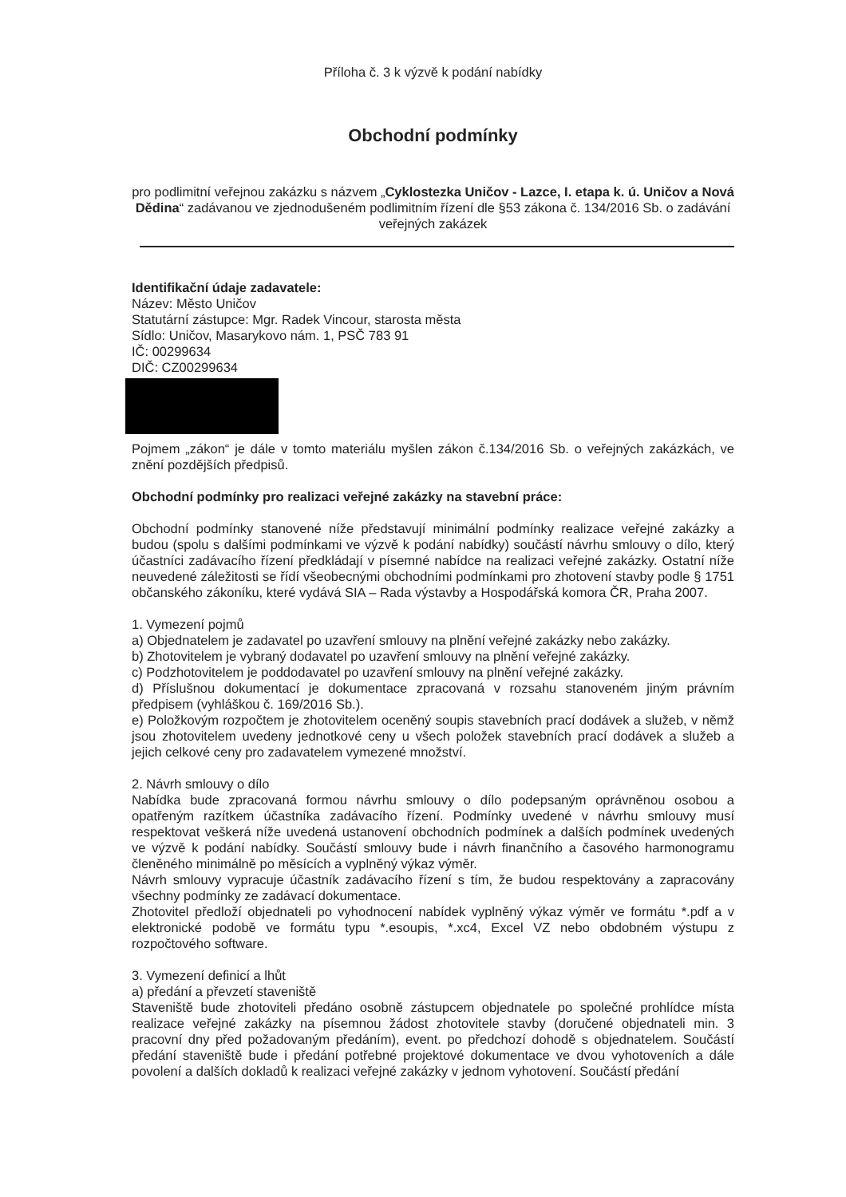Příloha č. 3 k výzvě k podání nabídky
Obchodní podmínky
pro podlimitní veřejnou zakázku s názvem „Cyklostezka Uničov - Lazce, I. etapa k. ú. Uničov a Nová Dědina“ zadávanou ve zjednodušeném podlimitním řízení dle §53 zákona č. 134/2016 Sb. o zadávání veřejných zakázek
Identifikační údaje zadavatele:
Název: Město Uničov
Statutární zástupce: Mgr. Radek Vincour, starosta města
Sídlo: Uničov, Masarykovo nám. 1, PSČ 783 91
IČ: 00299634
DIČ: CZ00299634
Pojmem „zákon“ je dále v tomto materiálu myšlen zákon č.134/2016 Sb. o veřejných zakázkách, ve znění pozdějších předpisů.
Obchodní podmínky pro realizaci veřejné zakázky na stavební práce:
Obchodní podmínky stanovené níže představují minimální podmínky realizace veřejné zakázky a budou (spolu s dalšími podmínkami ve výzvě k podání nabídky) součástí návrhu smlouvy o dílo, který účastníci zadávacího řízení předkládají v písemné nabídce na realizaci veřejné zakázky. Ostatní níže neuvedené záležitosti se řídí všeobecnými obchodními podmínkami pro zhotovení stavby podle § 1751 občanského zákoníku, které vydává SIA – Rada výstavby a Hospodářská komora ČR, Praha 2007.
1. Vymezení pojmů
a) Objednatelem je zadavatel po uzavření smlouvy na plnění veřejné zakázky nebo zakázky.
b) Zhotovitelem je vybraný dodavatel po uzavření smlouvy na plnění veřejné zakázky.
c) Podzhotovitelem je poddodavatel po uzavření smlouvy na plnění veřejné zakázky.
d) Příslušnou dokumentací je dokumentace zpracovaná v rozsahu stanoveném jiným právním předpisem (vyhláškou č. 169/2016 Sb.).
e) Položkovým rozpočtem je zhotovitelem oceněný soupis stavebních prací dodávek a služeb, v němž jsou zhotovitelem uvedeny jednotkové ceny u všech položek stavebních prací dodávek a služeb a jejich celkové ceny pro zadavatelem vymezené množství.
2. Návrh smlouvy o dílo
Nabídka bude zpracovaná formou návrhu smlouvy o dílo podepsaným oprávněnou osobou a opatřeným razítkem účastníka zadávacího řízení. Podmínky uvedené v návrhu smlouvy musí respektovat veškerá níže uvedená ustanovení obchodních podmínek a dalších podmínek uvedených ve výzvě k podání nabídky. Součástí smlouvy bude i návrh finančního a časového harmonogramu členěného minimálně po měsících a vyplněný výkaz výměr.
Návrh smlouvy vypracuje účastník zadávacího řízení s tím, že budou respektovány a zapracovány všechny podmínky ze zadávací dokumentace.
Zhotovitel předloží objednateli po vyhodnocení nabídek vyplněný výkaz výměr ve formátu *.pdf a v elektronické podobě ve formátu typu *.esoupis, *.xc4, Excel VZ nebo obdobném výstupu z rozpočtového software.
3. Vymezení definicí a lhůt
a) předání a převzetí staveniště
Staveniště bude zhotoviteli předáno osobně zástupcem objednatele po společné prohlídce místa realizace veřejné zakázky na písemnou žádost zhotovitele stavby (doručené objednateli min. 3 pracovní dny před požadovaným předáním), event. po předchozí dohodě s objednatelem. Součástí předání staveniště bude i předání potřebné projektové dokumentace ve dvou vyhotoveních a dále povolení a dalších dokladů k realizaci veřejné zakázky v jednom vyhotovení. Součástí předání